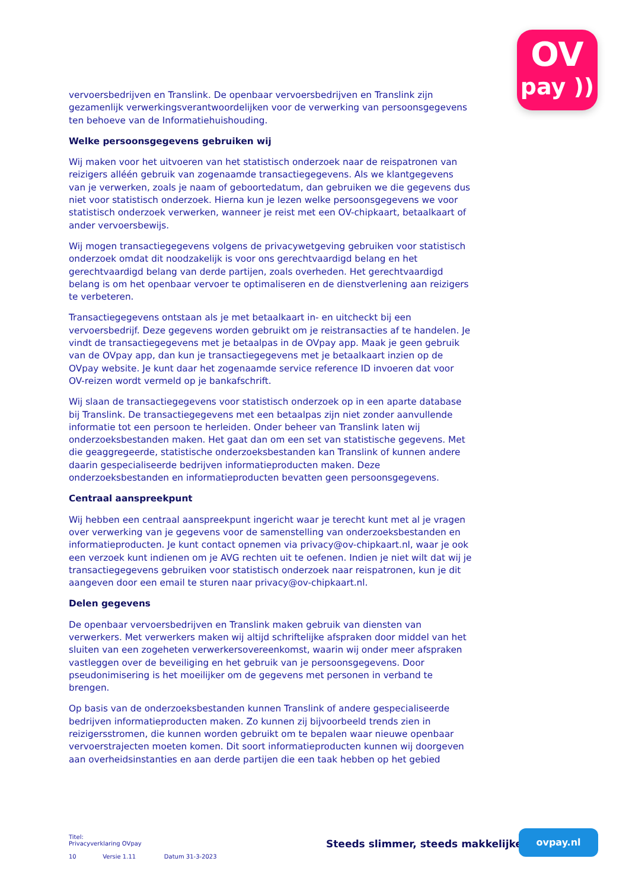OV
pay ))
vervoersbedrijven en Translink. De openbaar vervoersbedrijven en Translink zijn gezamenlijk verwerkingsverantwoordelijken voor de verwerking van persoonsgegevens ten behoeve van de Informatiehuishouding.
Welke persoonsgegevens gebruiken wij
Wij maken voor het uitvoeren van het statistisch onderzoek naar de reispatronen van reizigers alléén gebruik van zogenaamde transactiegegevens. Als we klantgegevens van je verwerken, zoals je naam of geboortedatum, dan gebruiken we die gegevens dus niet voor statistisch onderzoek. Hierna kun je lezen welke persoonsgegevens we voor statistisch onderzoek verwerken, wanneer je reist met een OV-chipkaart, betaalkaart of ander vervoersbewijs.
Wij mogen transactiegegevens volgens de privacywetgeving gebruiken voor statistisch onderzoek omdat dit noodzakelijk is voor ons gerechtvaardigd belang en het gerechtvaardigd belang van derde partijen, zoals overheden. Het gerechtvaardigd belang is om het openbaar vervoer te optimaliseren en de dienstverlening aan reizigers te verbeteren.
Transactiegegevens ontstaan als je met betaalkaart in- en uitcheckt bij een vervoersbedrijf. Deze gegevens worden gebruikt om je reistransacties af te handelen. Je vindt de transactiegegevens met je betaalpas in de OVpay app. Maak je geen gebruik van de OVpay app, dan kun je transactiegegevens met je betaalkaart inzien op de OVpay website. Je kunt daar het zogenaamde service reference ID invoeren dat voor OV-reizen wordt vermeld op je bankafschrift.
Wij slaan de transactiegegevens voor statistisch onderzoek op in een aparte database bij Translink. De transactiegegevens met een betaalpas zijn niet zonder aanvullende informatie tot een persoon te herleiden. Onder beheer van Translink laten wij onderzoeksbestanden maken. Het gaat dan om een set van statistische gegevens. Met die geaggregeerde, statistische onderzoeksbestanden kan Translink of kunnen andere daarin gespecialiseerde bedrijven informatieproducten maken. Deze onderzoeksbestanden en informatieproducten bevatten geen persoonsgegevens.
Centraal aanspreekpunt
Wij hebben een centraal aanspreekpunt ingericht waar je terecht kunt met al je vragen over verwerking van je gegevens voor de samenstelling van onderzoeksbestanden en informatieproducten. Je kunt contact opnemen via privacy@ov-chipkaart.nl, waar je ook een verzoek kunt indienen om je AVG rechten uit te oefenen. Indien je niet wilt dat wij je transactiegegevens gebruiken voor statistisch onderzoek naar reispatronen, kun je dit aangeven door een email te sturen naar privacy@ov-chipkaart.nl.
Delen gegevens
De openbaar vervoersbedrijven en Translink maken gebruik van diensten van verwerkers. Met verwerkers maken wij altijd schriftelijke afspraken door middel van het sluiten van een zogeheten verwerkersovereenkomst, waarin wij onder meer afspraken vastleggen over de beveiliging en het gebruik van je persoonsgegevens. Door pseudonimisering is het moeilijker om de gegevens met personen in verband te brengen.
Op basis van de onderzoeksbestanden kunnen Translink of andere gespecialiseerde bedrijven informatieproducten maken. Zo kunnen zij bijvoorbeeld trends zien in reizigersstromen, die kunnen worden gebruikt om te bepalen waar nieuwe openbaar vervoerstrajecten moeten komen. Dit soort informatieproducten kunnen wij doorgeven aan overheidsinstanties en aan derde partijen die een taak hebben op het gebied
Titel:
Privacyverklaring OVpay
10 Versie 1.11 Datum 31-3-2023
Steeds slimmer, steeds makkelijker
ovpay.nl